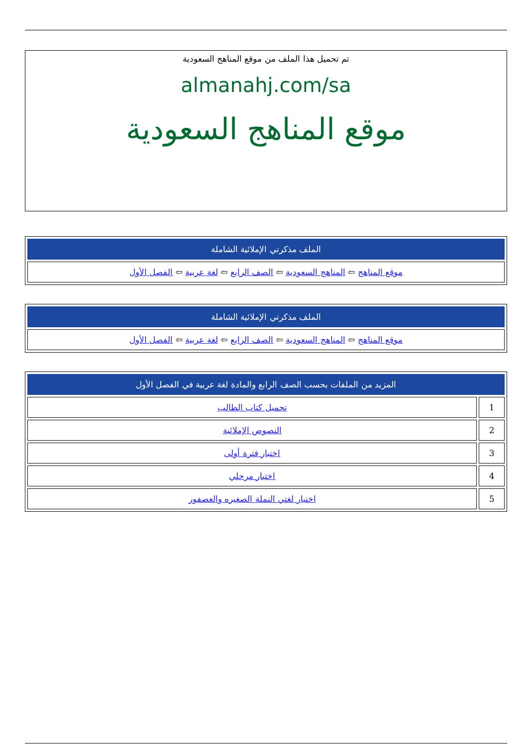تم تحميل هذا الملف من موقع المناهج السعودية
almanahj.com/sa
موقع المناهج السعودية
| الملف مذكرتي الإملائية الشاملة |
| --- |
| موقع المناهج ⇦ المناهج السعودية ⇦ الصف الرابع ⇦ لغة عربية ⇦ الفصل الأول |
| الملف مذكرتي الإملائية الشاملة |
| --- |
| موقع المناهج ⇦ المناهج السعودية ⇦ الصف الرابع ⇦ لغة عربية ⇦ الفصل الأول |
| المزيد من الملفات بحسب الصف الرابع والمادة لغة عربية في الفصل الأول | |
| --- | --- |
| 1 | تحميل كتاب الطالب |
| 2 | النصوص الإملائية |
| 3 | اختبار فترة أولى |
| 4 | اختبار مرحلي |
| 5 | اختبار لغتي النملة الصغيره والعصفور |